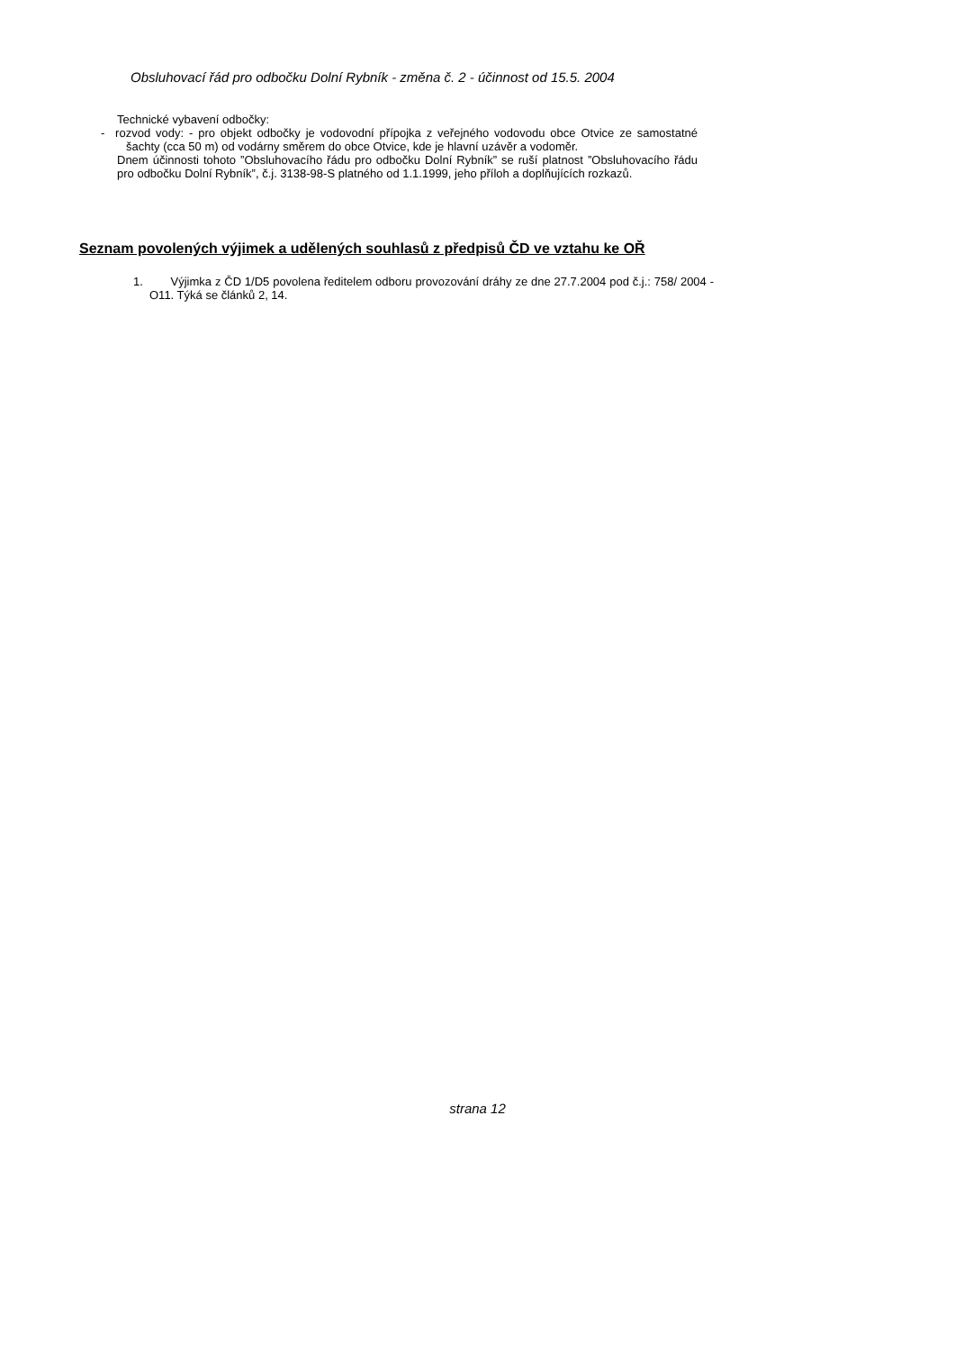Obsluhovací řád pro odbočku Dolní Rybník - změna č. 2 - účinnost od 15.5. 2004
Technické vybavení odbočky:
- rozvod vody: - pro objekt odbočky je vodovodní přípojka z veřejného vodovodu obce Otvice ze samostatné šachty (cca 50 m) od vodárny směrem do obce Otvice, kde je hlavní uzávěr a vodoměr.
Dnem účinnosti tohoto ”Obsluhovacího řádu pro odbočku Dolní Rybník” se ruší platnost ”Obsluhovacího řádu pro odbočku Dolní Rybník”, č.j. 3138-98-S platného od 1.1.1999, jeho příloh a doplňujících rozkazů.
Seznam povolených výjimek a udělených souhlasů z předpisů ČD ve vztahu ke OŘ
1. Výjimka z ČD 1/D5 povolena ředitelem odboru provozování dráhy ze dne 27.7.2004 pod č.j.: 758/ 2004 - O11. Týká se článků 2, 14.
strana 12